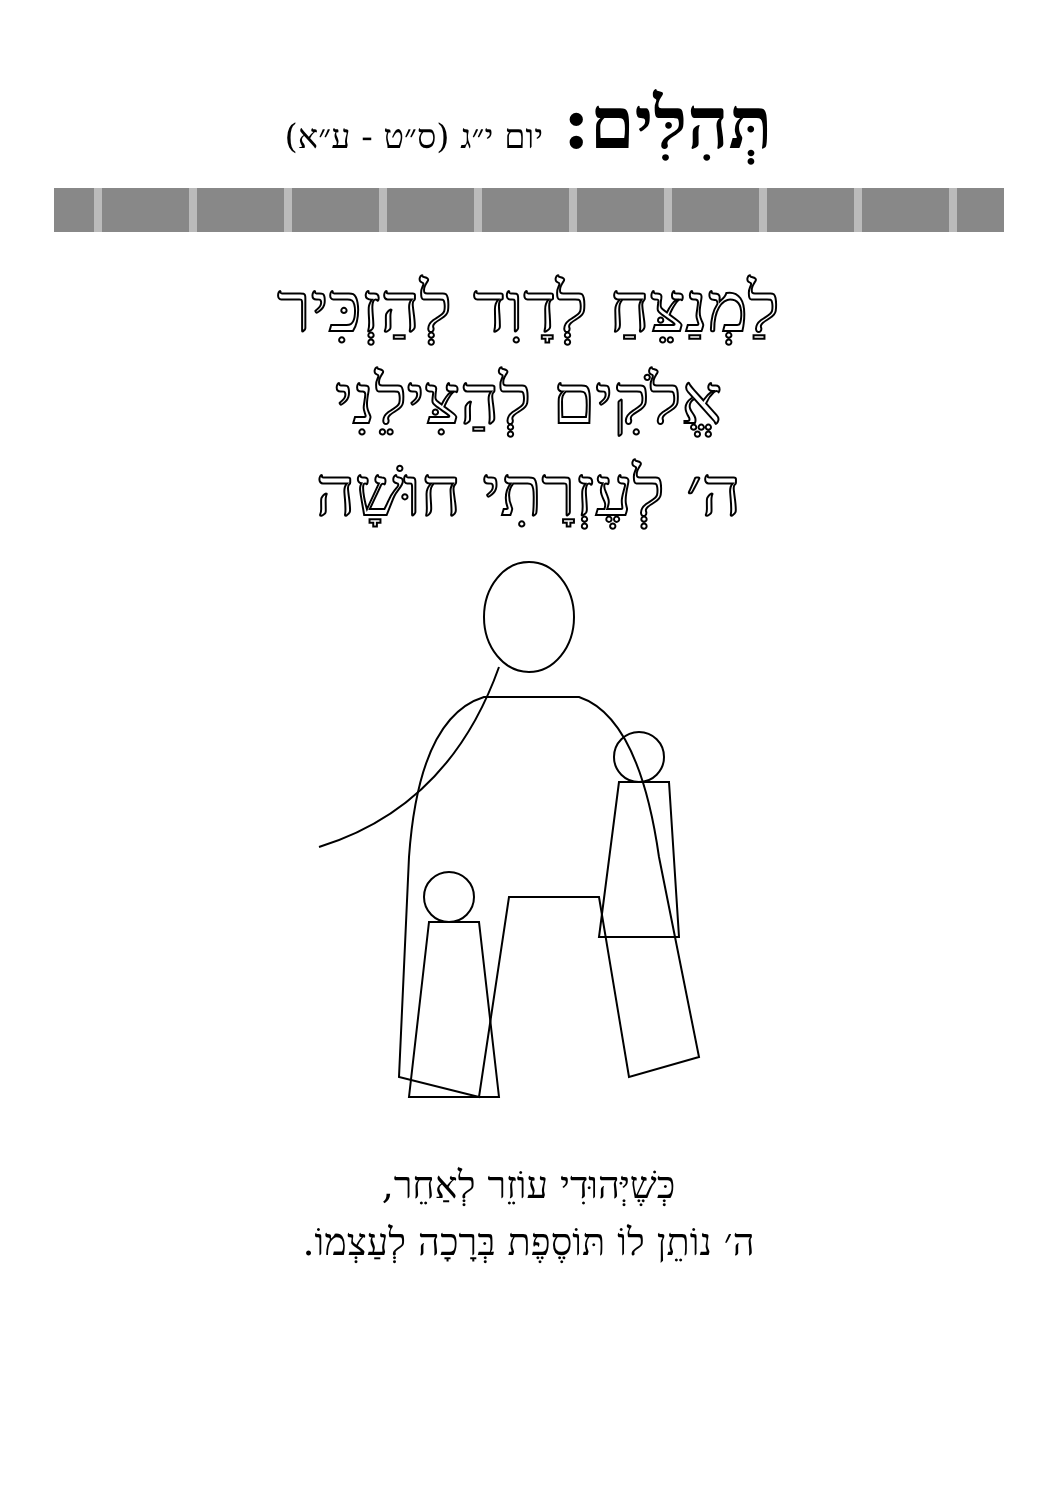תְּהִלִּים: יום י״ג (ס״ט - ע״א)
לַמְנַצֵּחַ לְדָוִד לְהַזְכִּיר
אֱלֹקִים לְהַצִּילֵנִי
ה׳ לְעֶזְרָתִי חוּשָׁה
כְּשֶׁיְּהוּדִי עוֹזֵר לְאַחֵר,
ה׳ נוֹתֵן לוֹ תּוֹסֶפֶת בְּרָכָה לְעַצְמוֹ.